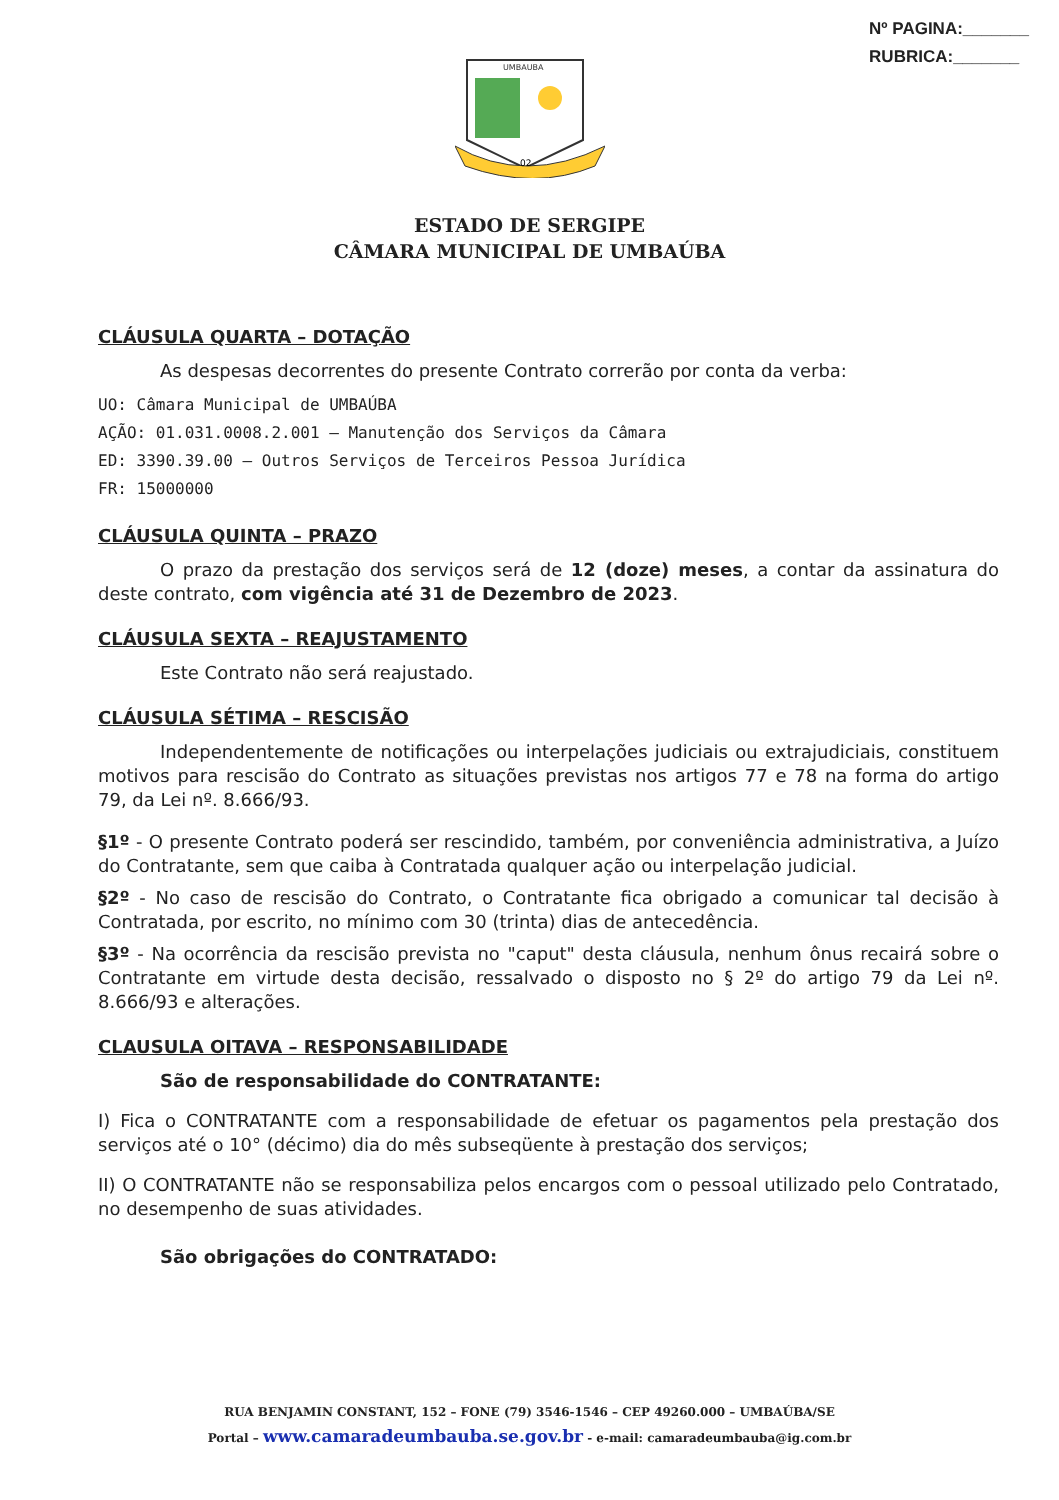Nº PAGINA:_______
RUBRICA:_______
UMBAUBA
02
ESTADO DE SERGIPE
CÂMARA MUNICIPAL DE UMBAÚBA
CLÁUSULA QUARTA – DOTAÇÃO
As despesas decorrentes do presente Contrato correrão por conta da verba:
UO: Câmara Municipal de UMBAÚBA
AÇÃO: 01.031.0008.2.001 – Manutenção dos Serviços da Câmara
ED: 3390.39.00 – Outros Serviços de Terceiros Pessoa Jurídica
FR: 15000000
CLÁUSULA QUINTA – PRAZO
O prazo da prestação dos serviços será de 12 (doze) meses, a contar da assinatura do deste contrato, com vigência até 31 de Dezembro de 2023.
CLÁUSULA SEXTA – REAJUSTAMENTO
Este Contrato não será reajustado.
CLÁUSULA SÉTIMA – RESCISÃO
Independentemente de notificações ou interpelações judiciais ou extrajudiciais, constituem motivos para rescisão do Contrato as situações previstas nos artigos 77 e 78 na forma do artigo 79, da Lei nº. 8.666/93.
§1º - O presente Contrato poderá ser rescindido, também, por conveniência administrativa, a Juízo do Contratante, sem que caiba à Contratada qualquer ação ou interpelação judicial.
§2º - No caso de rescisão do Contrato, o Contratante fica obrigado a comunicar tal decisão à Contratada, por escrito, no mínimo com 30 (trinta) dias de antecedência.
§3º - Na ocorrência da rescisão prevista no "caput" desta cláusula, nenhum ônus recairá sobre o Contratante em virtude desta decisão, ressalvado o disposto no § 2º do artigo 79 da Lei nº. 8.666/93 e alterações.
CLAUSULA OITAVA – RESPONSABILIDADE
São de responsabilidade do CONTRATANTE:
I) Fica o CONTRATANTE com a responsabilidade de efetuar os pagamentos pela prestação dos serviços até o 10° (décimo) dia do mês subseqüente à prestação dos serviços;
II) O CONTRATANTE não se responsabiliza pelos encargos com o pessoal utilizado pelo Contratado, no desempenho de suas atividades.
São obrigações do CONTRATADO:
RUA BENJAMIN CONSTANT, 152 – FONE (79) 3546-1546 – CEP 49260.000 – UMBAÚBA/SE
Portal – www.camaradeumbauba.se.gov.br - e-mail: camaradeumbauba@ig.com.br